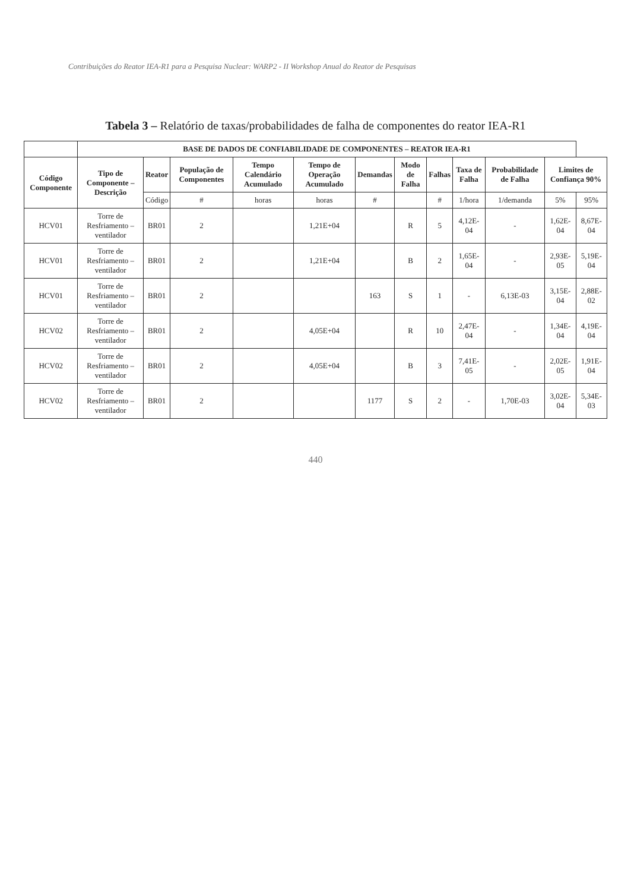Contribuições do Reator IEA-R1 para a Pesquisa Nuclear: WARP2 - II Workshop Anual do Reator de Pesquisas
Tabela 3 – Relatório de taxas/probabilidades de falha de componentes do reator IEA-R1
| | BASE DE DADOS DE CONFIABILIDADE DE COMPONENTES – REATOR IEA-R1 | | | | | | | | | | | |
| --- | --- | --- | --- | --- | --- | --- | --- | --- | --- | --- | --- | --- |
| Código Componente | Tipo de Componente – Descrição | Reator | População de Componentes | Tempo Calendário Acumulado | Tempo de Operação Acumulado | Demandas | Modo de Falha | Falhas | Taxa de Falha | Probabilidade de Falha | Limites de Confiança 90% | |
| | | Código | # | horas | horas | # | | # | 1/hora | 1/demanda | 5% | 95% |
| HCV01 | Torre de Resfriamento – ventilador | BR01 | 2 | | 1,21E+04 | | R | 5 | 4,12E-04 | - | 1,62E-04 | 8,67E-04 |
| HCV01 | Torre de Resfriamento – ventilador | BR01 | 2 | | 1,21E+04 | | B | 2 | 1,65E-04 | - | 2,93E-05 | 5,19E-04 |
| HCV01 | Torre de Resfriamento – ventilador | BR01 | 2 | | | 163 | S | 1 | - | 6,13E-03 | 3,15E-04 | 2,88E-02 |
| HCV02 | Torre de Resfriamento – ventilador | BR01 | 2 | | 4,05E+04 | | R | 10 | 2,47E-04 | - | 1,34E-04 | 4,19E-04 |
| HCV02 | Torre de Resfriamento – ventilador | BR01 | 2 | | 4,05E+04 | | B | 3 | 7,41E-05 | - | 2,02E-05 | 1,91E-04 |
| HCV02 | Torre de Resfriamento – ventilador | BR01 | 2 | | | 1177 | S | 2 | - | 1,70E-03 | 3,02E-04 | 5,34E-03 |
440